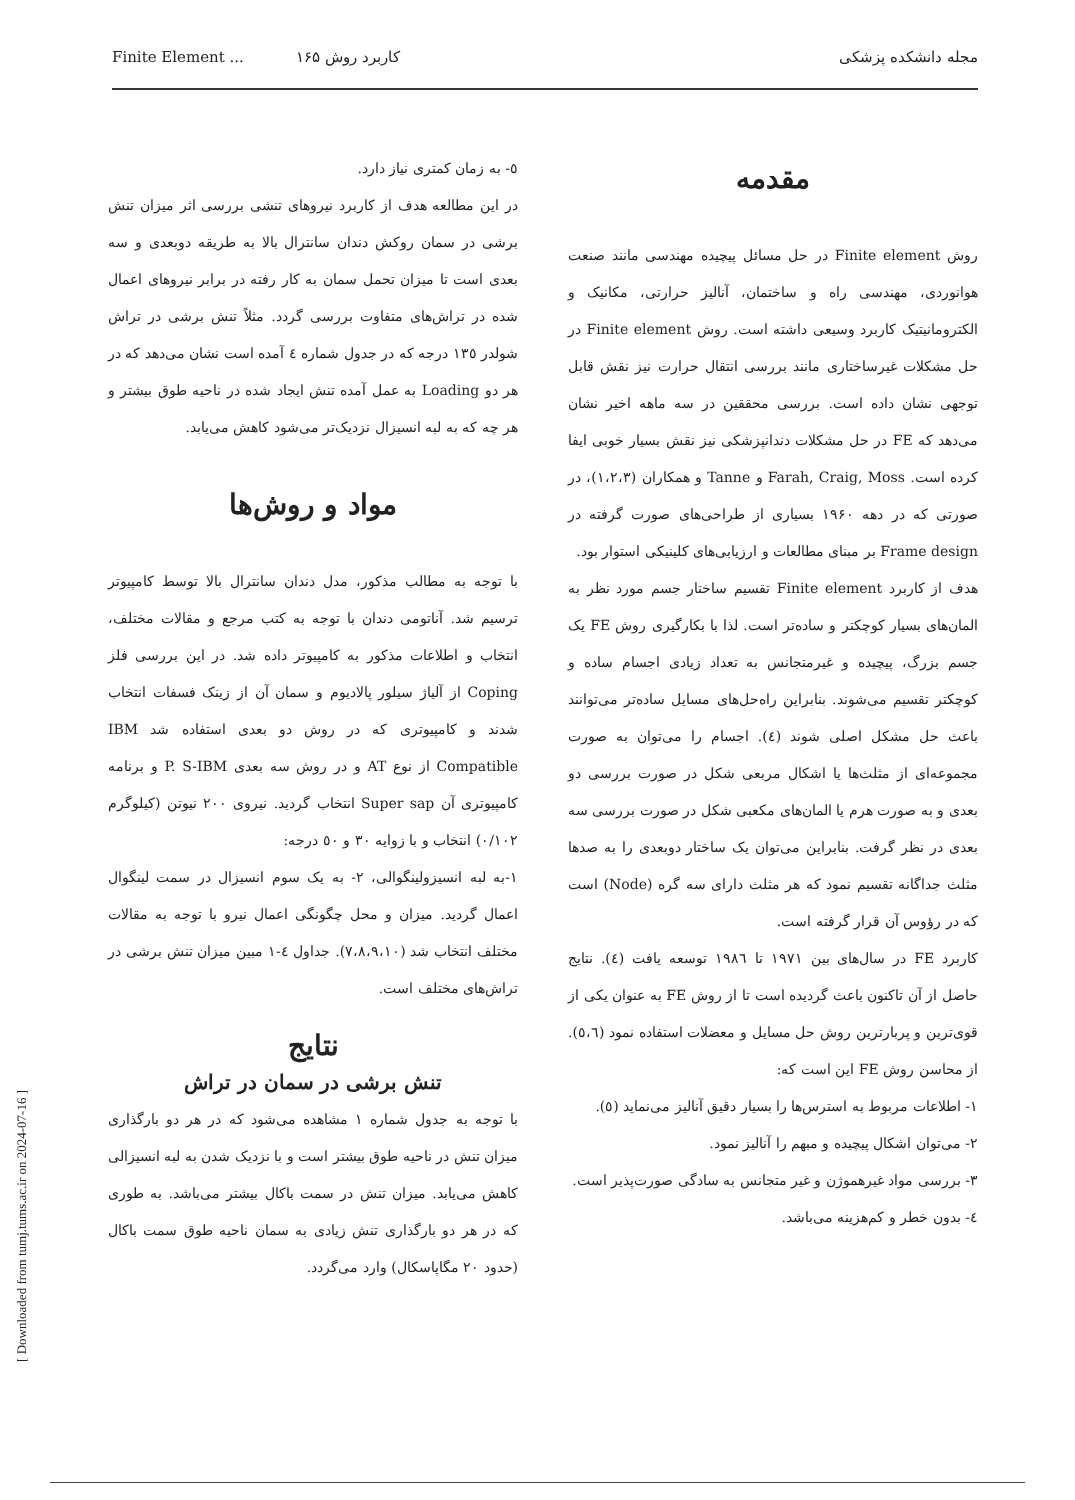مجله دانشکده پزشکی کاربرد روش Finite Element ... ۱۶۵
مقدمه
روش Finite element در حل مسائل پیچیده مهندسی مانند صنعت هوانوردی، مهندسی راه و ساختمان، آنالیز حرارتی، مکانیک و الکترومانیتیک کاربرد وسیعی داشته است. روش Finite element در حل مشکلات غیرساختاری مانند بررسی انتقال حرارت نیز نقش قابل توجهی نشان داده است. بررسی محققین در سه ماهه اخیر نشان می‌دهد که FE در حل مشکلات دندانپزشکی نیز نقش بسیار خوبی ایفا کرده است. Farah, Craig, Moss و Tanne و همکاران (۱،۲،۳)، در صورتی که در دهه ۱۹۶۰ بسیاری از طراحی‌های صورت گرفته در Frame design بر مبنای مطالعات و ارزیابی‌های کلینیکی استوار بود.
هدف از کاربرد Finite element تقسیم ساختار جسم مورد نظر به المان‌های بسیار کوچکتر و ساده‌تر است. لذا با بکارگیری روش FE یک جسم بزرگ، پیچیده و غیرمتجانس به تعداد زیادی اجسام ساده و کوچکتر تقسیم می‌شوند. بنابراین راه‌حل‌های مسایل ساده‌تر می‌توانند باعث حل مشکل اصلی شوند (٤). اجسام را می‌توان به صورت مجموعه‌ای از مثلث‌ها یا اشکال مربعی شکل در صورت بررسی دو بعدی و به صورت هرم یا المان‌های مکعبی شکل در صورت بررسی سه بعدی در نظر گرفت. بنابراین می‌توان یک ساختار دوبعدی را به صدها مثلث جداگانه تقسیم نمود که هر مثلث دارای سه گره (Node) است که در رؤوس آن قرار گرفته است.
کاربرد FE در سال‌های بین ۱۹۷۱ تا ۱۹۸٦ توسعه یافت (٤). نتایج حاصل از آن تاکنون باعث گردیده است تا از روش FE به عنوان یکی از قوی‌ترین و پربارترین روش حل مسایل و معضلات استفاده نمود (٥،٦). از محاسن روش FE این است که:
۱- اطلاعات مربوط به استرس‌ها را بسیار دقیق آنالیز می‌نماید (٥).
۲- می‌توان اشکال پیچیده و مبهم را آنالیز نمود.
۳- بررسی مواد غیرهموژن و غیر متجانس به سادگی صورت‌پذیر است.
٤- بدون خطر و کم‌هزینه می‌باشد.
٥- به زمان کمتری نیاز دارد.
در این مطالعه هدف از کاربرد نیروهای تنشی بررسی اثر میزان تنش برشی در سمان روکش دندان سانترال بالا به طریقه دوبعدی و سه بعدی است تا میزان تحمل سمان به کار رفته در برابر نیروهای اعمال شده در تراش‌های متفاوت بررسی گردد. مثلاً تنش برشی در تراش شولدر ۱۳٥ درجه که در جدول شماره ٤ آمده است نشان می‌دهد که در هر دو Loading به عمل آمده تنش ایجاد شده در ناحیه طوق بیشتر و هر چه که به لبه انسیزال نزدیک‌تر می‌شود کاهش می‌یابد.
مواد و روش‌ها
با توجه به مطالب مذکور، مدل دندان سانترال بالا توسط کامپیوتر ترسیم شد. آناتومی دندان با توجه به کتب مرجع و مقالات مختلف، انتخاب و اطلاعات مذکور به کامپیوتر داده شد. در این بررسی فلز Coping از آلیاژ سیلور پالادیوم و سمان آن از زینک فسفات انتخاب شدند و کامپیوتری که در روش دو بعدی استفاده شد IBM Compatible از نوع AT و در روش سه بعدی P. S-IBM و برنامه کامپیوتری آن Super sap انتخاب گردید. نیروی ۲۰۰ نیوتن (کیلوگرم ۰/۱۰۲) انتخاب و با زوایه ۳۰ و ٥۰ درجه:
۱-به لبه انسیزولینگوالی، ۲- به یک سوم انسیزال در سمت لینگوال اعمال گردید. میزان و محل چگونگی اعمال نیرو با توجه به مقالات مختلف انتخاب شد (۷،۸،۹،۱۰). جداول ٤-۱ مبین میزان تنش برشی در تراش‌های مختلف است.
نتایج
تنش برشی در سمان در تراش
با توجه به جدول شماره ۱ مشاهده می‌شود که در هر دو بارگذاری میزان تنش در ناحیه طوق بیشتر است و با نزدیک شدن به لبه انسیزالی کاهش می‌یابد. میزان تنش در سمت باکال بیشتر می‌باشد. به طوری که در هر دو بارگذاری تنش زیادی به سمان ناحیه طوق سمت باکال (حدود ۲۰ مگاپاسکال) وارد می‌گردد.
[ Downloaded from tumj.tums.ac.ir on 2024-07-16 ]